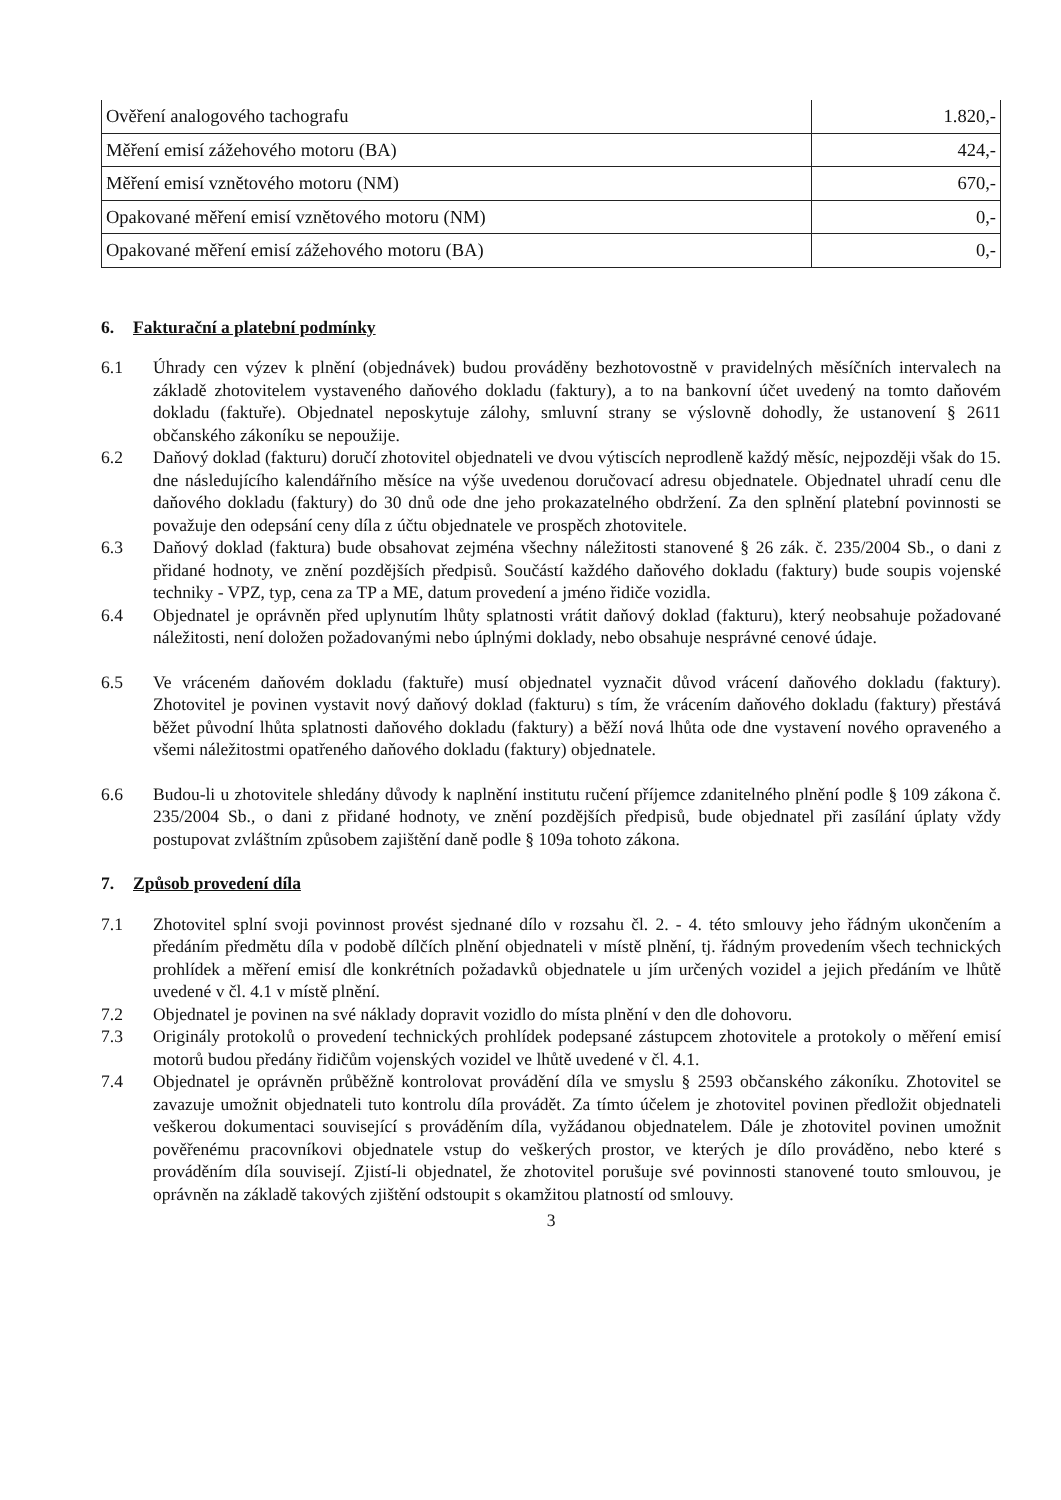| Ověření analogového tachografu | 1.820,- |
| Měření emisí zážehového motoru (BA) | 424,- |
| Měření emisí vznětového motoru (NM) | 670,- |
| Opakované měření emisí vznětového motoru (NM) | 0,- |
| Opakované měření emisí zážehového motoru (BA) | 0,- |
6. Fakturační a platební podmínky
6.1 Úhrady cen výzev k plnění (objednávek) budou prováděny bezhotovostně v pravidelných měsíčních intervalech na základě zhotovitelem vystaveného daňového dokladu (faktury), a to na bankovní účet uvedený na tomto daňovém dokladu (faktuře). Objednatel neposkytuje zálohy, smluvní strany se výslovně dohodly, že ustanovení § 2611 občanského zákoníku se nepoužije.
6.2 Daňový doklad (fakturu) doručí zhotovitel objednateli ve dvou výtiscích neprodleně každý měsíc, nejpozději však do 15. dne následujícího kalendářního měsíce na výše uvedenou doručovací adresu objednatele. Objednatel uhradí cenu dle daňového dokladu (faktury) do 30 dnů ode dne jeho prokazatelného obdržení. Za den splnění platební povinnosti se považuje den odepsání ceny díla z účtu objednatele ve prospěch zhotovitele.
6.3 Daňový doklad (faktura) bude obsahovat zejména všechny náležitosti stanovené § 26 zák. č. 235/2004 Sb., o dani z přidané hodnoty, ve znění pozdějších předpisů. Součástí každého daňového dokladu (faktury) bude soupis vojenské techniky - VPZ, typ, cena za TP a ME, datum provedení a jméno řidiče vozidla.
6.4 Objednatel je oprávněn před uplynutím lhůty splatnosti vrátit daňový doklad (fakturu), který neobsahuje požadované náležitosti, není doložen požadovanými nebo úplnými doklady, nebo obsahuje nesprávné cenové údaje.
6.5 Ve vráceném daňovém dokladu (faktuře) musí objednatel vyznačit důvod vrácení daňového dokladu (faktury). Zhotovitel je povinen vystavit nový daňový doklad (fakturu) s tím, že vrácením daňového dokladu (faktury) přestává běžet původní lhůta splatnosti daňového dokladu (faktury) a běží nová lhůta ode dne vystavení nového opraveného a všemi náležitostmi opatřeného daňového dokladu (faktury) objednatele.
6.6 Budou-li u zhotovitele shledány důvody k naplnění institutu ručení příjemce zdanitelného plnění podle § 109 zákona č. 235/2004 Sb., o dani z přidané hodnoty, ve znění pozdějších předpisů, bude objednatel při zasílání úplaty vždy postupovat zvláštním způsobem zajištění daně podle § 109a tohoto zákona.
7. Způsob provedení díla
7.1 Zhotovitel splní svoji povinnost provést sjednané dílo v rozsahu čl. 2. - 4. této smlouvy jeho řádným ukončením a předáním předmětu díla v podobě dílčích plnění objednateli v místě plnění, tj. řádným provedením všech technických prohlídek a měření emisí dle konkrétních požadavků objednatele u jím určených vozidel a jejich předáním ve lhůtě uvedené v čl. 4.1 v místě plnění.
7.2 Objednatel je povinen na své náklady dopravit vozidlo do místa plnění v den dle dohovoru.
7.3 Originály protokolů o provedení technických prohlídek podepsané zástupcem zhotovitele a protokoly o měření emisí motorů budou předány řidičům vojenských vozidel ve lhůtě uvedené v čl. 4.1.
7.4 Objednatel je oprávněn průběžně kontrolovat provádění díla ve smyslu § 2593 občanského zákoníku. Zhotovitel se zavazuje umožnit objednateli tuto kontrolu díla provádět. Za tímto účelem je zhotovitel povinen předložit objednateli veškerou dokumentaci související s prováděním díla, vyžádanou objednatelem. Dále je zhotovitel povinen umožnit pověřenému pracovníkovi objednatele vstup do veškerých prostor, ve kterých je dílo prováděno, nebo které s prováděním díla souvisejí. Zjistí-li objednatel, že zhotovitel porušuje své povinnosti stanovené touto smlouvou, je oprávněn na základě takových zjištění odstoupit s okamžitou platností od smlouvy.
3